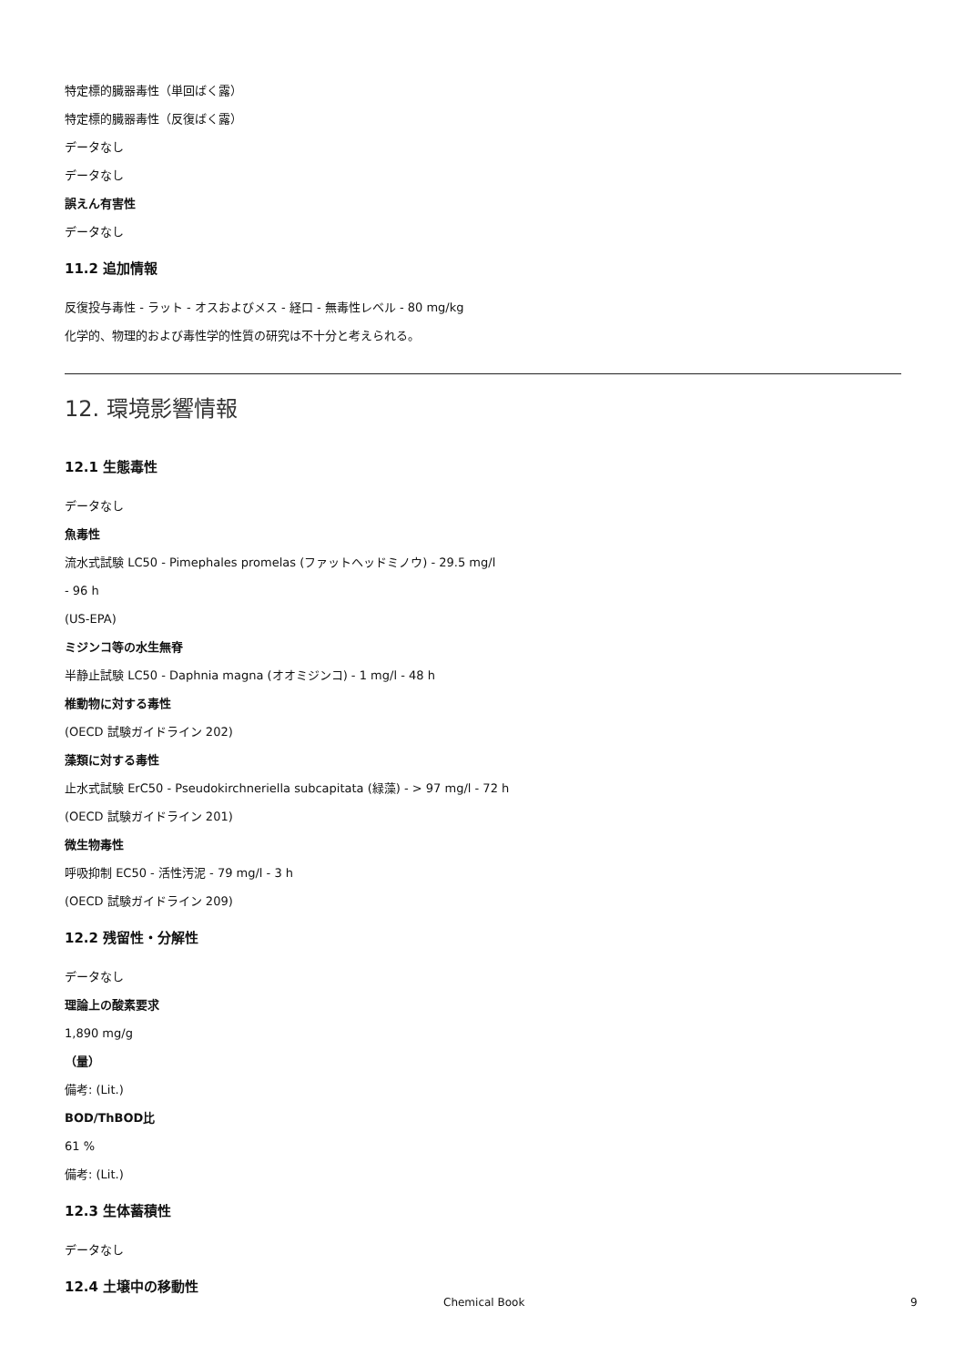特定標的臓器毒性（単回ばく露）
特定標的臓器毒性（反復ばく露）
データなし
データなし
誤えん有害性
データなし
11.2 追加情報
反復投与毒性 - ラット - オスおよびメス - 経口 - 無毒性レベル - 80 mg/kg
化学的、物理的および毒性学的性質の研究は不十分と考えられる。
12. 環境影響情報
12.1 生態毒性
データなし
魚毒性
流水式試験 LC50 - Pimephales promelas (ファットヘッドミノウ) - 29.5 mg/l
- 96 h
(US-EPA)
ミジンコ等の水生無脊
半静止試験 LC50 - Daphnia magna (オオミジンコ) - 1 mg/l - 48 h
椎動物に対する毒性
(OECD 試験ガイドライン 202)
藻類に対する毒性
止水式試験 ErC50 - Pseudokirchneriella subcapitata (緑藻) - > 97 mg/l - 72 h
(OECD 試験ガイドライン 201)
微生物毒性
呼吸抑制 EC50 - 活性汚泥 - 79 mg/l - 3 h
(OECD 試験ガイドライン 209)
12.2 残留性・分解性
データなし
理論上の酸素要求
1,890 mg/g
（量）
備考: (Lit.)
BOD/ThBOD比
61 %
備考: (Lit.)
12.3 生体蓄積性
データなし
12.4 土壌中の移動性
Chemical Book 9